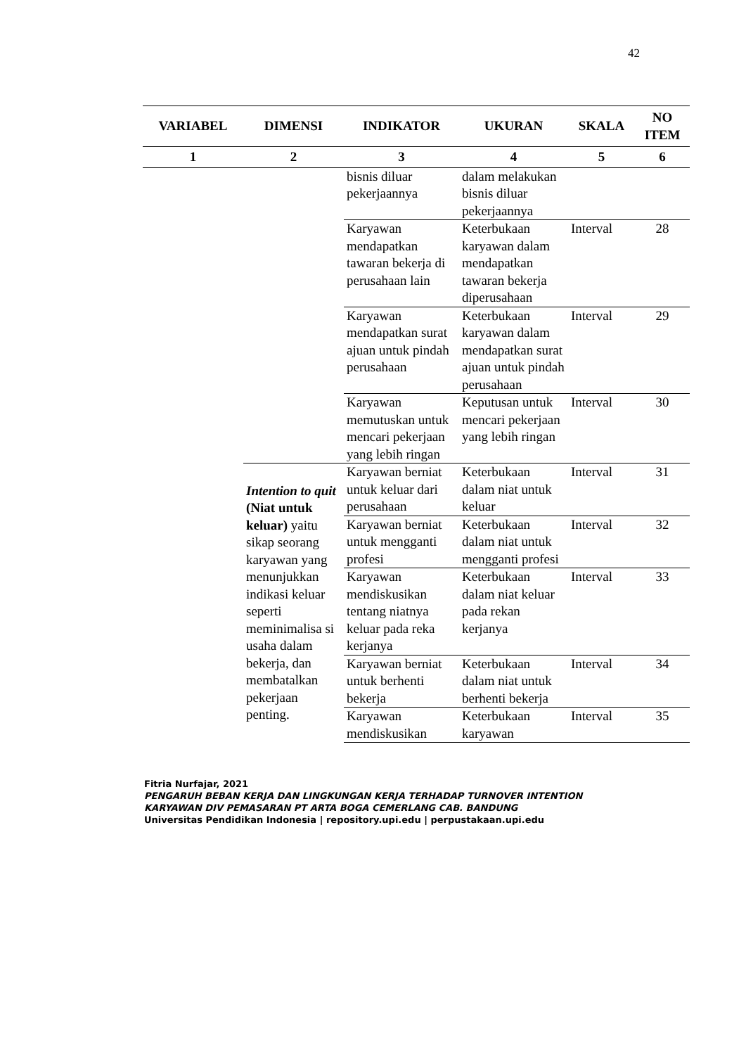42
| VARIABEL | DIMENSI | INDIKATOR | UKURAN | SKALA | NO ITEM |
| --- | --- | --- | --- | --- | --- |
| 1 | 2 | 3 | 4 | 5 | 6 |
| | | bisnis diluar pekerjaannya | dalam melakukan bisnis diluar pekerjaannya | | |
| | | Karyawan mendapatkan tawaran bekerja di perusahaan lain | Keterbukaan karyawan dalam mendapatkan tawaran bekerja diperusahaan | Interval | 28 |
| | | Karyawan mendapatkan surat ajuan untuk pindah perusahaan | Keterbukaan karyawan dalam mendapatkan surat ajuan untuk pindah perusahaan | Interval | 29 |
| | | Karyawan memutuskan untuk mencari pekerjaan yang lebih ringan | Keputusan untuk mencari pekerjaan yang lebih ringan | Interval | 30 |
| | Intention to quit (Niat untuk keluar) yaitu sikap seorang karyawan yang menunjukkan indikasi keluar seperti meminimalisa si usaha dalam bekerja, dan membatalkan pekerjaan penting. | Karyawan berniat untuk keluar dari perusahaan | Keterbukaan dalam niat untuk keluar | Interval | 31 |
| | | Karyawan berniat untuk mengganti profesi | Keterbukaan dalam niat untuk mengganti profesi | Interval | 32 |
| | | Karyawan mendiskusikan tentang niatnya keluar pada reka kerjanya | Keterbukaan dalam niat keluar pada rekan kerjanya | Interval | 33 |
| | | Karyawan berniat untuk berhenti bekerja | Keterbukaan dalam niat untuk berhenti bekerja | Interval | 34 |
| | | Karyawan mendiskusikan | Keterbukaan karyawan | Interval | 35 |
Fitria Nurfajar, 2021
PENGARUH BEBAN KERJA DAN LINGKUNGAN KERJA TERHADAP TURNOVER INTENTION
KARYAWAN DIV PEMASARAN PT ARTA BOGA CEMERLANG CAB. BANDUNG
Universitas Pendidikan Indonesia | repository.upi.edu | perpustakaan.upi.edu